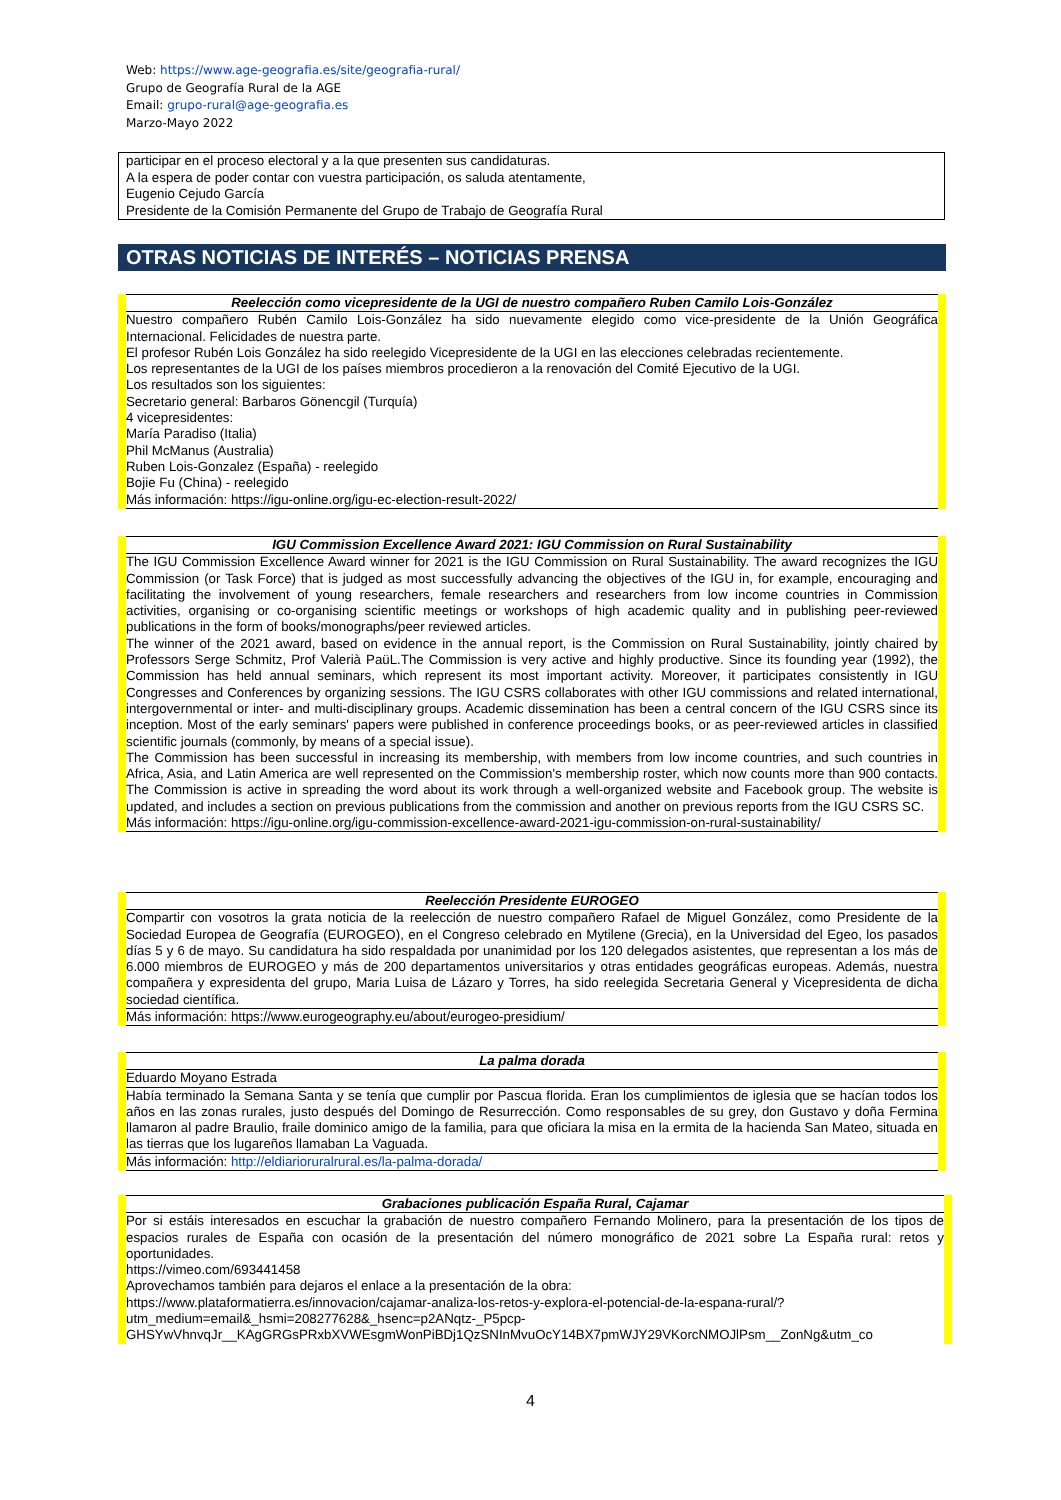Web: https://www.age-geografia.es/site/geografia-rural/
Grupo de Geografía Rural de la AGE
Email: grupo-rural@age-geografia.es
Marzo-Mayo 2022
participar en el proceso electoral y a la que presenten sus candidaturas.
A la espera de poder contar con vuestra participación, os saluda atentamente,
Eugenio Cejudo García
Presidente de la Comisión Permanente del Grupo de Trabajo de Geografía Rural
OTRAS NOTICIAS DE INTERÉS – NOTICIAS PRENSA
Reelección como vicepresidente de la UGI de nuestro compañero Ruben Camilo Lois-González
Nuestro compañero Rubén Camilo Lois-González ha sido nuevamente elegido como vice-presidente de la Unión Geográfica Internacional. Felicidades de nuestra parte.
El profesor Rubén Lois González ha sido reelegido Vicepresidente de la UGI en las elecciones celebradas recientemente.
Los representantes de la UGI de los países miembros procedieron a la renovación del Comité Ejecutivo de la UGI.
Los resultados son los siguientes:
Secretario general: Barbaros Gönencgil (Turquía)
4 vicepresidentes:
María Paradiso (Italia)
Phil McManus (Australia)
Ruben Lois-Gonzalez (España) - reelegido
Bojie Fu (China) - reelegido
Más información: https://igu-online.org/igu-ec-election-result-2022/
IGU Commission Excellence Award 2021: IGU Commission on Rural Sustainability
The IGU Commission Excellence Award winner for 2021 is the IGU Commission on Rural Sustainability. The award recognizes the IGU Commission (or Task Force) that is judged as most successfully advancing the objectives of the IGU in, for example, encouraging and facilitating the involvement of young researchers, female researchers and researchers from low income countries in Commission activities, organising or co-organising scientific meetings or workshops of high academic quality and in publishing peer-reviewed publications in the form of books/monographs/peer reviewed articles.
The winner of the 2021 award, based on evidence in the annual report, is the Commission on Rural Sustainability, jointly chaired by Professors Serge Schmitz, Prof Valerià PaüL.The Commission is very active and highly productive. Since its founding year (1992), the Commission has held annual seminars, which represent its most important activity. Moreover, it participates consistently in IGU Congresses and Conferences by organizing sessions. The IGU CSRS collaborates with other IGU commissions and related international, intergovernmental or inter- and multi-disciplinary groups. Academic dissemination has been a central concern of the IGU CSRS since its inception. Most of the early seminars' papers were published in conference proceedings books, or as peer-reviewed articles in classified scientific journals (commonly, by means of a special issue).
The Commission has been successful in increasing its membership, with members from low income countries, and such countries in Africa, Asia, and Latin America are well represented on the Commission's membership roster, which now counts more than 900 contacts. The Commission is active in spreading the word about its work through a well-organized website and Facebook group. The website is updated, and includes a section on previous publications from the commission and another on previous reports from the IGU CSRS SC.
Más información: https://igu-online.org/igu-commission-excellence-award-2021-igu-commission-on-rural-sustainability/
Reelección Presidente EUROGEO
Compartir con vosotros la grata noticia de la reelección de nuestro compañero Rafael de Miguel González, como Presidente de la Sociedad Europea de Geografía (EUROGEO), en el Congreso celebrado en Mytilene (Grecia), en la Universidad del Egeo, los pasados días 5 y 6 de mayo. Su candidatura ha sido respaldada por unanimidad por los 120 delegados asistentes, que representan a los más de 6.000 miembros de EUROGEO y más de 200 departamentos universitarios y otras entidades geográficas europeas. Además, nuestra compañera y expresidenta del grupo, Maria Luisa de Lázaro y Torres, ha sido reelegida Secretaria General y Vicepresidenta de dicha sociedad científica.
Más información: https://www.eurogeography.eu/about/eurogeo-presidium/
La palma dorada
Eduardo Moyano Estrada
Había terminado la Semana Santa y se tenía que cumplir por Pascua florida. Eran los cumplimientos de iglesia que se hacían todos los años en las zonas rurales, justo después del Domingo de Resurrección. Como responsables de su grey, don Gustavo y doña Fermina llamaron al padre Braulio, fraile dominico amigo de la familia, para que oficiara la misa en la ermita de la hacienda San Mateo, situada en las tierras que los lugareños llamaban La Vaguada.
Más información: http://eldiarioruralrural.es/la-palma-dorada/
Grabaciones publicación España Rural, Cajamar
Por si estáis interesados en escuchar la grabación de nuestro compañero Fernando Molinero, para la presentación de los tipos de espacios rurales de España con ocasión de la presentación del número monográfico de 2021 sobre La España rural: retos y oportunidades.
https://vimeo.com/693441458
Aprovechamos también para dejaros el enlace a la presentación de la obra:
https://www.plataformatierra.es/innovacion/cajamar-analiza-los-retos-y-explora-el-potencial-de-la-espana-rural/?utm_medium=email&_hsmi=208277628&_hsenc=p2ANqtz-_P5pcp-GHSYwVhnvqJr__KAgGRGsPRxbXVWEsgmWonPiBDj1QzSNInMvuOcY14BX7pmWJY29VKorcNMOJlPsm__ZonNg&utm_co
4